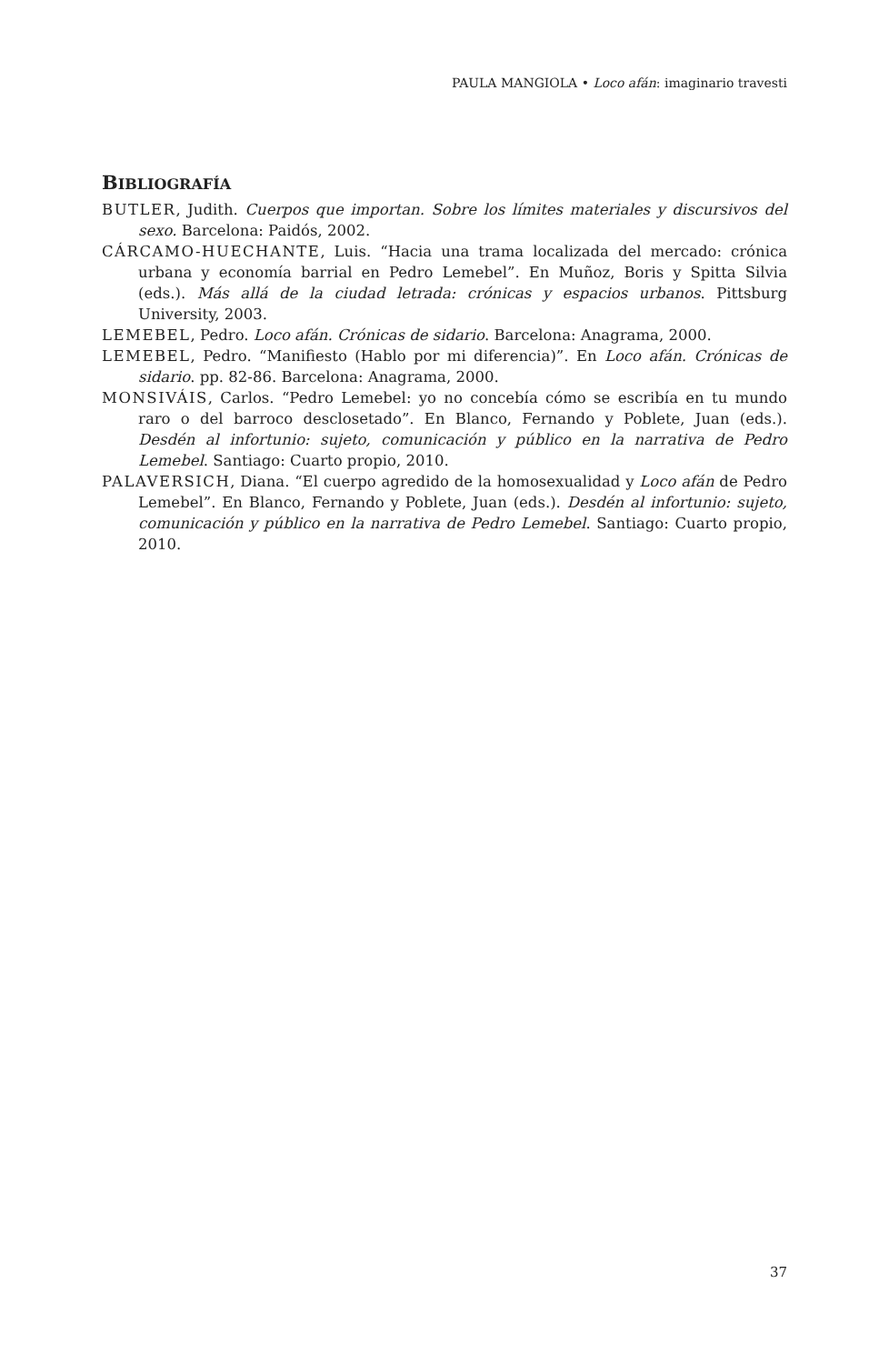PAULA MANGIOLA • Loco afán: imaginario travesti
BIBLIOGRAFÍA
BUTLER, Judith. Cuerpos que importan. Sobre los límites materiales y discursivos del sexo. Barcelona: Paidós, 2002.
CÁRCAMO-HUECHANTE, Luis. “Hacia una trama localizada del mercado: crónica urbana y economía barrial en Pedro Lemebel”. En Muñoz, Boris y Spitta Silvia (eds.). Más allá de la ciudad letrada: crónicas y espacios urbanos. Pitts­burg University, 2003.
LEMEBEL, Pedro. Loco afán. Crónicas de sidario. Barcelona: Anagrama, 2000.
LEMEBEL, Pedro. “Manifiesto (Hablo por mi diferencia)”. En Loco afán. Crónicas de sidario. pp. 82-86. Barcelona: Anagrama, 2000.
MONSIVÁIS, Carlos. “Pedro Lemebel: yo no concebía cómo se escribía en tu mundo raro o del barroco desclosetado”. En Blanco, Fernando y Poblete, Juan (eds.). Desdén al infortunio: sujeto, comunicación y público en la narrativa de Pedro Lemebel. Santiago: Cuarto propio, 2010.
PALAVERSICH, Diana. “El cuerpo agredido de la homosexualidad y Loco afán de Pedro Lemebel”. En Blanco, Fernando y Poblete, Juan (eds.). Desdén al in­fortunio: sujeto, comunicación y público en la narrativa de Pedro Lemebel. Santiago: Cuarto propio, 2010.
37